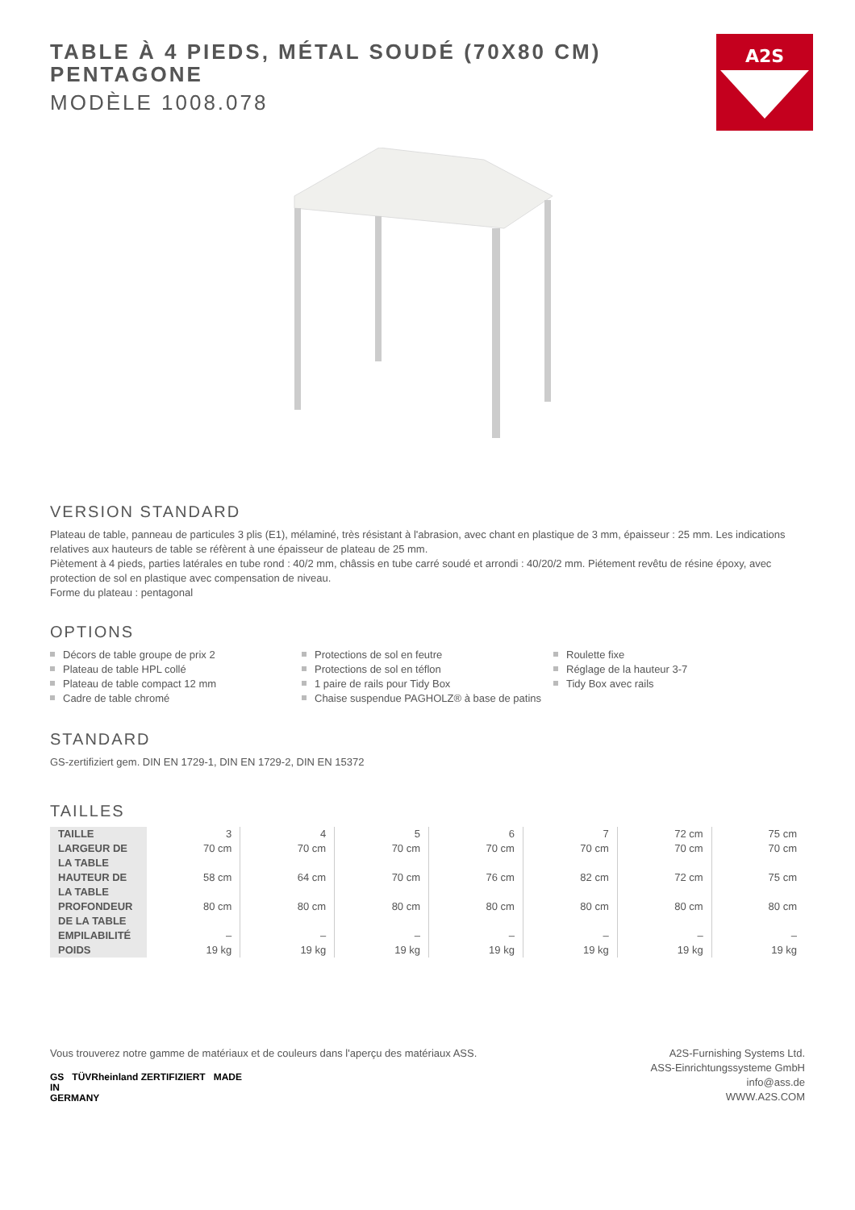A2S
TABLE À 4 PIEDS, MÉTAL SOUDÉ (70X80 CM) PENTAGONE
MODÈLE 1008.078
VERSION STANDARD
Plateau de table, panneau de particules 3 plis (E1), mélaminé, très résistant à l'abrasion, avec chant en plastique de 3 mm, épaisseur : 25 mm. Les indications relatives aux hauteurs de table se réfèrent à une épaisseur de plateau de 25 mm.
Piètement à 4 pieds, parties latérales en tube rond : 40/2 mm, châssis en tube carré soudé et arrondi : 40/20/2 mm. Piétement revêtu de résine époxy, avec protection de sol en plastique avec compensation de niveau.
Forme du plateau : pentagonal
OPTIONS
Décors de table groupe de prix 2
Plateau de table HPL collé
Plateau de table compact 12 mm
Cadre de table chromé
Protections de sol en feutre
Protections de sol en téflon
1 paire de rails pour Tidy Box
Chaise suspendue PAGHOLZ® à base de patins
Roulette fixe
Réglage de la hauteur 3-7
Tidy Box avec rails
STANDARD
GS-zertifiziert gem. DIN EN 1729-1, DIN EN 1729-2, DIN EN 15372
TAILLES
| TAILLE | 3 | 4 | 5 | 6 | 7 | 72 cm | 75 cm |
| LARGEUR DE LA TABLE | 70 cm | 70 cm | 70 cm | 70 cm | 70 cm | 70 cm | 70 cm |
| HAUTEUR DE LA TABLE | 58 cm | 64 cm | 70 cm | 76 cm | 82 cm | 72 cm | 75 cm |
| PROFONDEUR DE LA TABLE | 80 cm | 80 cm | 80 cm | 80 cm | 80 cm | 80 cm | 80 cm |
| EMPILABILITÉ | – | – | – | – | – | – | – |
| POIDS | 19 kg | 19 kg | 19 kg | 19 kg | 19 kg | 19 kg | 19 kg |
Vous trouverez notre gamme de matériaux et de couleurs dans l'aperçu des matériaux ASS.
GS TÜVRheinland ZERTIFIZIERT MADE
IN
GERMANY
A2S-Furnishing Systems Ltd.
ASS-Einrichtungssysteme GmbH
info@ass.de
WWW.A2S.COM